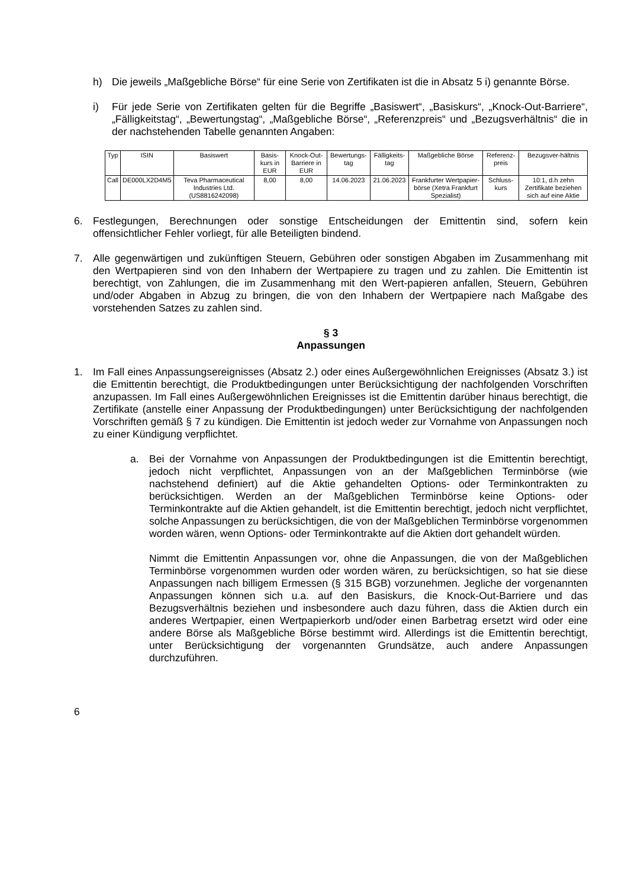h) Die jeweils „Maßgebliche Börse“ für eine Serie von Zertifikaten ist die in Absatz 5 i) genannte Börse.
i) Für jede Serie von Zertifikaten gelten für die Begriffe „Basiswert“, „Basiskurs“, „Knock-Out-Barriere“, „Fälligkeitstag“, „Bewertungstag“, „Maßgebliche Börse“, „Referenzpreis“ und „Bezugsverhältnis“ die in der nachstehenden Tabelle genannten Angaben:
| Typ | ISIN | Basiswert | Basis-kurs in EUR | Knock-Out-Barriere in EUR | Bewertungs-tag | Fälligkeits-tag | Maßgebliche Börse | Referenz-preis | Bezugsver-hältnis |
| --- | --- | --- | --- | --- | --- | --- | --- | --- | --- |
| Call | DE000LX2D4M5 | Teva Pharmaceutical Industries Ltd. (US8816242098) | 8,00 | 8,00 | 14.06.2023 | 21.06.2023 | Frankfurter Wertpapier-börse (Xetra Frankfurt Spezialist) | Schluss-kurs | 10:1, d.h zehn Zertifikate beziehen sich auf eine Aktie |
6. Festlegungen, Berechnungen oder sonstige Entscheidungen der Emittentin sind, sofern kein offensichtlicher Fehler vorliegt, für alle Beteiligten bindend.
7. Alle gegenwärtigen und zukünftigen Steuern, Gebühren oder sonstigen Abgaben im Zusammenhang mit den Wertpapieren sind von den Inhabern der Wertpapiere zu tragen und zu zahlen. Die Emittentin ist berechtigt, von Zahlungen, die im Zusammenhang mit den Wert-papieren anfallen, Steuern, Gebühren und/oder Abgaben in Abzug zu bringen, die von den Inhabern der Wertpapiere nach Maßgabe des vorstehenden Satzes zu zahlen sind.
§ 3
Anpassungen
1. Im Fall eines Anpassungsereignisses (Absatz 2.) oder eines Außergewöhnlichen Ereignisses (Absatz 3.) ist die Emittentin berechtigt, die Produktbedingungen unter Berücksichtigung der nachfolgenden Vorschriften anzupassen. Im Fall eines Außergewöhnlichen Ereignisses ist die Emittentin darüber hinaus berechtigt, die Zertifikate (anstelle einer Anpassung der Produktbedingungen) unter Berücksichtigung der nachfolgenden Vorschriften gemäß § 7 zu kündigen. Die Emittentin ist jedoch weder zur Vornahme von Anpassungen noch zu einer Kündigung verpflichtet.
a. Bei der Vornahme von Anpassungen der Produktbedingungen ist die Emittentin berechtigt, jedoch nicht verpflichtet, Anpassungen von an der Maßgeblichen Terminbörse (wie nachstehend definiert) auf die Aktie gehandelten Options- oder Terminkontrakten zu berücksichtigen. Werden an der Maßgeblichen Terminbörse keine Options- oder Terminkontrakte auf die Aktien gehandelt, ist die Emittentin berechtigt, jedoch nicht verpflichtet, solche Anpassungen zu berücksichtigen, die von der Maßgeblichen Terminbörse vorgenommen worden wären, wenn Options- oder Terminkontrakte auf die Aktien dort gehandelt würden.
Nimmt die Emittentin Anpassungen vor, ohne die Anpassungen, die von der Maßgeblichen Terminbörse vorgenommen wurden oder worden wären, zu berücksichtigen, so hat sie diese Anpassungen nach billigem Ermessen (§ 315 BGB) vorzunehmen. Jegliche der vorgenannten Anpassungen können sich u.a. auf den Basiskurs, die Knock-Out-Barriere und das Bezugsverhältnis beziehen und insbesondere auch dazu führen, dass die Aktien durch ein anderes Wertpapier, einen Wertpapierkorb und/oder einen Barbetrag ersetzt wird oder eine andere Börse als Maßgebliche Börse bestimmt wird. Allerdings ist die Emittentin berechtigt, unter Berücksichtigung der vorgenannten Grundsätze, auch andere Anpassungen durchzuführen.
6